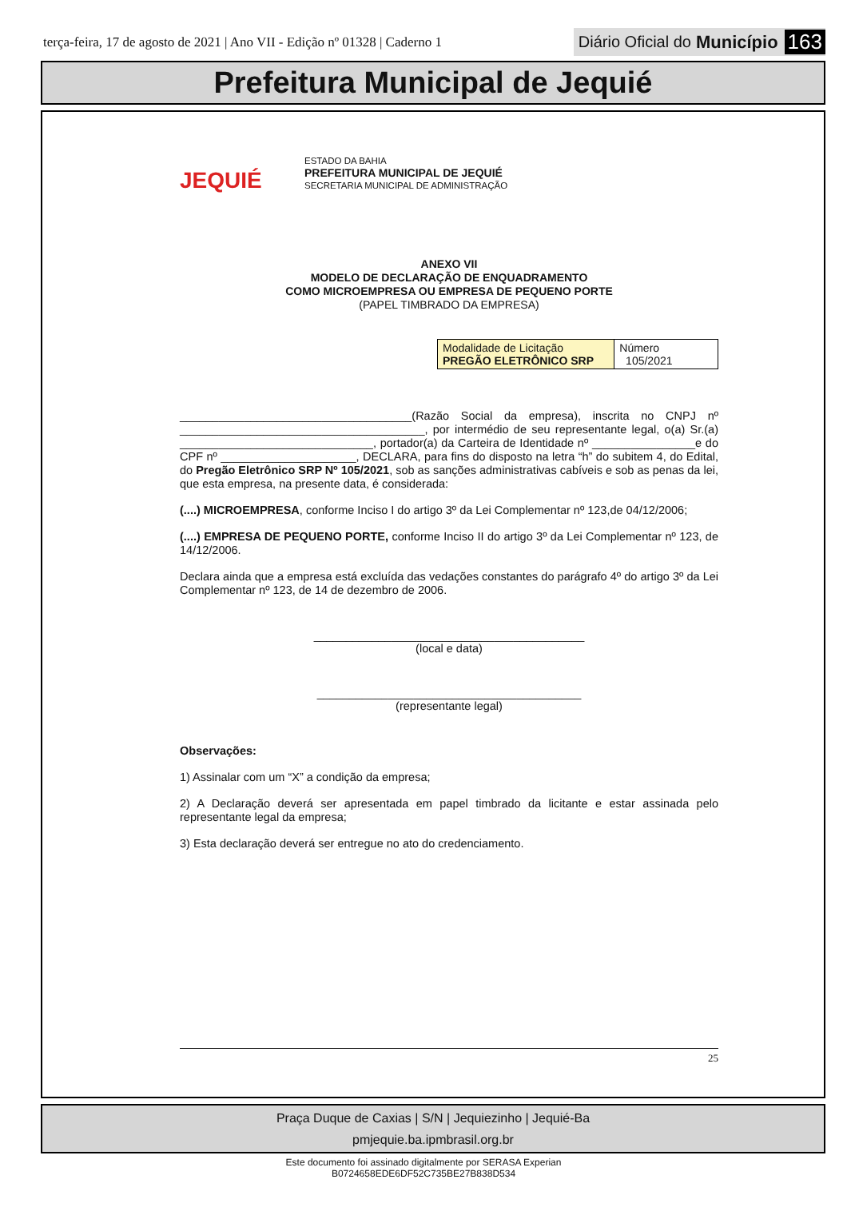terça-feira, 17 de agosto de 2021 | Ano VII - Edição nº 01328 | Caderno 1
Diário Oficial do Município 163
Prefeitura Municipal de Jequié
JEQUIÉ
ESTADO DA BAHIA
PREFEITURA MUNICIPAL DE JEQUIÉ
SECRETARIA MUNICIPAL DE ADMINISTRAÇÃO
ANEXO VII
MODELO DE DECLARAÇÃO DE ENQUADRAMENTO
COMO MICROEMPRESA OU EMPRESA DE PEQUENO PORTE
(PAPEL TIMBRADO DA EMPRESA)
| Modalidade de Licitação PREGÃO ELETRÔNICO SRP | Número 105/2021 |
____________________________________(Razão Social da empresa), inscrita no CNPJ nº ______________________________________, por intermédio de seu representante legal, o(a) Sr.(a) ______________________________, portador(a) da Carteira de Identidade nº ________________e do CPF nº _____________________, DECLARA, para fins do disposto na letra “h” do subitem 4, do Edital, do Pregão Eletrônico SRP Nº 105/2021, sob as sanções administrativas cabíveis e sob as penas da lei, que esta empresa, na presente data, é considerada:
(....) MICROEMPRESA, conforme Inciso I do artigo 3º da Lei Complementar nº 123,de 04/12/2006;
(....) EMPRESA DE PEQUENO PORTE, conforme Inciso II do artigo 3º da Lei Complementar nº 123, de 14/12/2006.
Declara ainda que a empresa está excluída das vedações constantes do parágrafo 4º do artigo 3º da Lei Complementar nº 123, de 14 de dezembro de 2006.
__________________________________________
(local e data)
_________________________________________
(representante legal)
Observações:
1) Assinalar com um “X” a condição da empresa;
2) A Declaração deverá ser apresentada em papel timbrado da licitante e estar assinada pelo representante legal da empresa;
3) Esta declaração deverá ser entregue no ato do credenciamento.
25
Praça Duque de Caxias | S/N | Jequiezinho | Jequié-Ba
pmjequie.ba.ipmbrasil.org.br
Este documento foi assinado digitalmente por SERASA Experian
B0724658EDE6DF52C735BE27B838D534